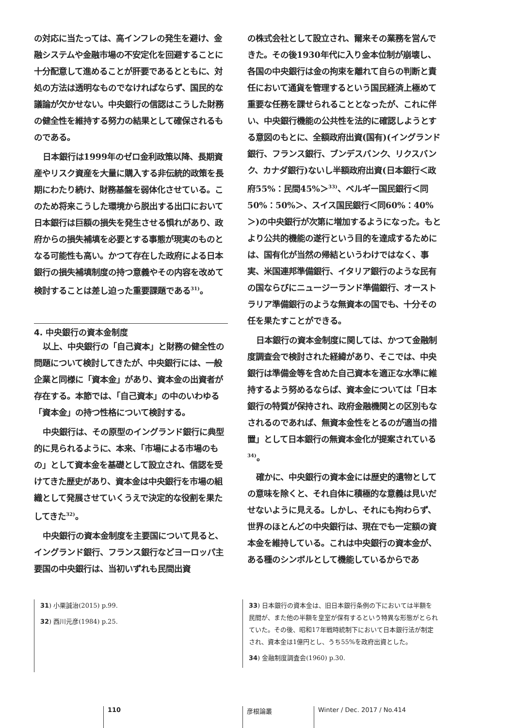の対応に当たっては、高インフレの発生を避け、金融システムや金融市場の不安定化を回避することに十分配意して進めることが肝要であるとともに、対処の方法は透明なものでなければならず、国民的な議論が欠かせない。中央銀行の信認はこうした財務の健全性を維持する努力の結果として確保されるものである。
日本銀行は1999年のゼロ金利政策以降、長期資産やリスク資産を大量に購入する非伝統的政策を長期にわたり続け、財務基盤を弱体化させている。このため将来こうした環境から脱出する出口において日本銀行は巨額の損失を発生させる惧れがあり、政府からの損失補填を必要とする事態が現実のものとなる可能性も高い。かつて存在した政府による日本銀行の損失補填制度の持つ意義やその内容を改めて検討することは差し迫った重要課題である<sup>31)</sup>。
4. 中央銀行の資本金制度
以上、中央銀行の「自己資本」と財務の健全性の問題について検討してきたが、中央銀行には、一般企業と同様に「資本金」があり、資本金の出資者が存在する。本節では、「自己資本」の中のいわゆる「資本金」の持つ性格について検討する。
中央銀行は、その原型のイングランド銀行に典型的に見られるように、本来、「市場による市場のもの」として資本金を基礎として設立され、信認を受けてきた歴史があり、資本金は中央銀行を市場の組織として発展させていくうえで決定的な役割を果たしてきた<sup>32)</sup>。
中央銀行の資本金制度を主要国について見ると、イングランド銀行、フランス銀行などヨーロッパ主要国の中央銀行は、当初いずれも民間出資
の株式会社として設立され、爾来その業務を営んできた。その後1930年代に入り金本位制が崩壊し、各国の中央銀行は金の拘束を離れて自らの判断と責任において通貨を管理するという国民経済上極めて重要な任務を課せられることとなったが、これに伴い、中央銀行機能の公共性を法的に確認しようとする意図のもとに、全額政府出資(国有)(イングランド銀行、フランス銀行、ブンデスバンク、リクスバンク、カナダ銀行)ないし半額政府出資(日本銀行＜政府55%：民間45%＞<sup>33)</sup>、ベルギー国民銀行＜同50%：50%＞、スイス国民銀行＜同60%：40%＞)の中央銀行が次第に増加するようになった。もとより公共的機能の遂行という目的を達成するためには、国有化が当然の帰結というわけではなく、事実、米国連邦準備銀行、イタリア銀行のような民有の国ならびにニュージーランド準備銀行、オーストラリア準備銀行のような無資本の国でも、十分その任を果たすことができる。
日本銀行の資本金制度に関しては、かつて金融制度調査会で検討された経緯があり、そこでは、中央銀行は準備金等を含めた自己資本を適正な水準に維持するよう努めるならば、資本金については「日本銀行の特質が保持され、政府金融機関との区別もなされるのであれば、無資本金性をとるのが適当の措置」として日本銀行の無資本金化が提案されている<sup>34)</sup>。
確かに、中央銀行の資本金には歴史的遺物としての意味を除くと、それ自体に積極的な意義は見いだせないように見える。しかし、それにも拘わらず、世界のほとんどの中央銀行は、現在でも一定額の資本金を維持している。これは中央銀行の資本金が、ある種のシンボルとして機能しているからであ
31) 小栗誠治(2015) p.99.
32) 西川元彦(1984) p.25.
33) 日本銀行の資本金は、旧日本銀行条例の下においては半額を民間が、また他の半額を皇室が保有するという特異な形態がとられていた。その後、昭和17年戦時統制下において日本銀行法が制定され、資本金は1億円とし、うち55%を政府出資とした。
34) 金融制度調査会(1960) p.30.
110 彦根論叢 Winter / Dec. 2017 / No.414